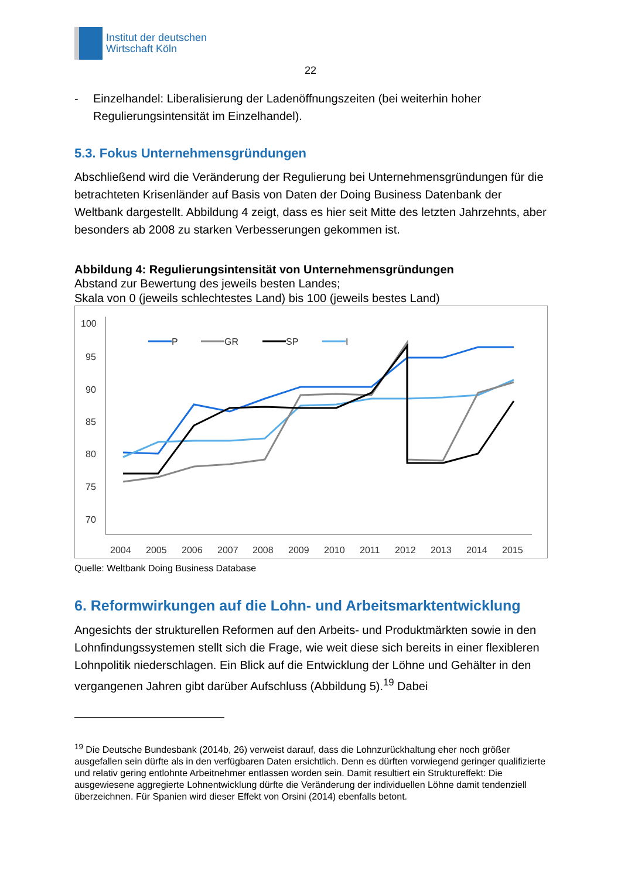Institut der deutschen
Wirtschaft Köln
22
- Einzelhandel: Liberalisierung der Ladenöffnungszeiten (bei weiterhin hoher Regulierungsintensität im Einzelhandel).
5.3. Fokus Unternehmensgründungen
Abschließend wird die Veränderung der Regulierung bei Unternehmensgründungen für die betrachteten Krisenländer auf Basis von Daten der Doing Business Datenbank der Weltbank dargestellt. Abbildung 4 zeigt, dass es hier seit Mitte des letzten Jahrzehnts, aber besonders ab 2008 zu starken Verbesserungen gekommen ist.
Abbildung 4: Regulierungsintensität von Unternehmensgründungen
Abstand zur Bewertung des jeweils besten Landes;
Skala von 0 (jeweils schlechtestes Land) bis 100 (jeweils bestes Land)
100
95
90
85
80
75
70
2004
2005
2006
2007
2008
2009
2010
2011
2012
2013
2014
2015
P
GR
SP
I
Quelle: Weltbank Doing Business Database
6. Reformwirkungen auf die Lohn- und Arbeitsmarktentwicklung
Angesichts der strukturellen Reformen auf den Arbeits- und Produktmärkten sowie in den Lohnfindungssystemen stellt sich die Frage, wie weit diese sich bereits in einer flexibleren Lohnpolitik niederschlagen. Ein Blick auf die Entwicklung der Löhne und Gehälter in den vergangenen Jahren gibt darüber Aufschluss (Abbildung 5).<sup>19</sup> Dabei
<sup>19</sup> Die Deutsche Bundesbank (2014b, 26) verweist darauf, dass die Lohnzurückhaltung eher noch größer ausgefallen sein dürfte als in den verfügbaren Daten ersichtlich. Denn es dürften vorwiegend geringer qualifizierte und relativ gering entlohnte Arbeitnehmer entlassen worden sein. Damit resultiert ein Struktureffekt: Die ausgewiesene aggregierte Lohnentwicklung dürfte die Veränderung der individuellen Löhne damit tendenziell überzeichnen. Für Spanien wird dieser Effekt von Orsini (2014) ebenfalls betont.